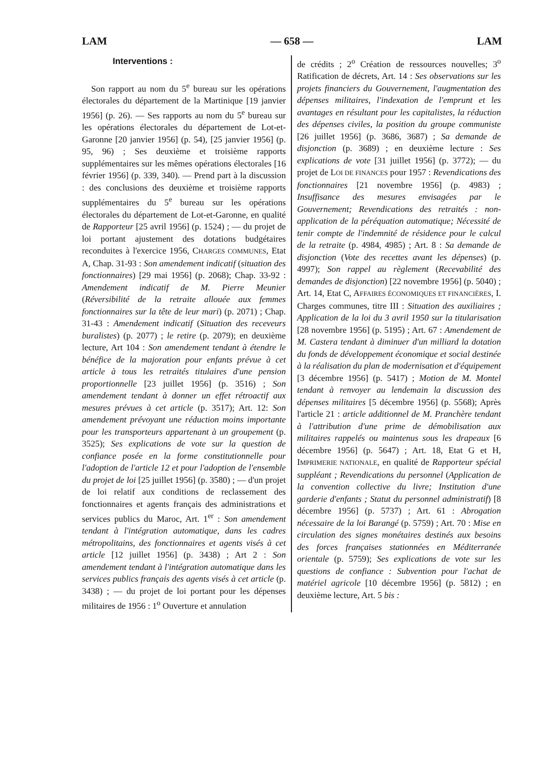LAM — 658 — LAM
Interventions :
Son rapport au nom du 5<sup>e</sup> bureau sur les opérations électorales du département de la Martinique [19 janvier 1956] (p. 26). — Ses rapports au nom du 5<sup>e</sup> bureau sur les opérations électorales du département de Lot-et-Garonne [20 janvier 1956] (p. 54), [25 janvier 1956] (p. 95, 96) ; Ses deuxième et troisième rapports supplémentaires sur les mêmes opérations électorales [16 février 1956] (p. 339, 340). — Prend part à la discussion : des conclusions des deuxième et troisième rapports supplémentaires du 5<sup>e</sup> bureau sur les opérations électorales du département de Lot-et-Garonne, en qualité de Rapporteur [25 avril 1956] (p. 1524) ; — du projet de loi portant ajustement des dotations budgétaires reconduites à l'exercice 1956, CHARGES COMMUNES, Etat A, Chap. 31-93 : Son amendement indicatif (situation des fonctionnaires) [29 mai 1956] (p. 2068); Chap. 33-92 : Amendement indicatif de M. Pierre Meunier (Réversibilité de la retraite allouée aux femmes fonctionnaires sur la tête de leur mari) (p. 2071) ; Chap. 31-43 : Amendement indicatif (Situation des receveurs buralistes) (p. 2077) ; le retire (p. 2079); en deuxième lecture, Art 104 : Son amendement tendant à étendre le bénéfice de la majoration pour enfants prévue à cet article à tous les retraités titulaires d'une pension proportionnelle [23 juillet 1956] (p. 3516) ; Son amendement tendant à donner un effet rétroactif aux mesures prévues à cet article (p. 3517); Art. 12: Son amendement prévoyant une réduction moins importante pour les transporteurs appartenant à un groupement (p. 3525); Ses explications de vote sur la question de confiance posée en la forme constitutionnelle pour l'adoption de l'article 12 et pour l'adoption de l'ensemble du projet de loi [25 juillet 1956] (p. 3580) ; — d'un projet de loi relatif aux conditions de reclassement des fonctionnaires et agents français des administrations et services publics du Maroc, Art. 1<sup>er</sup> : Son amendement tendant à l'intégration automatique, dans les cadres métropolitains, des fonctionnaires et agents visés à cet article [12 juillet 1956] (p. 3438) ; Art 2 : Son amendement tendant à l'intégration automatique dans les services publics français des agents visés à cet article (p. 3438) ; — du projet de loi portant pour les dépenses militaires de 1956 : 1<sup>o</sup> Ouverture et annulation
de crédits ; 2<sup>o</sup> Création de ressources nouvelles; 3<sup>o</sup> Ratification de décrets, Art. 14 : Ses observations sur les projets financiers du Gouvernement, l'augmentation des dépenses militaires, l'indexation de l'emprunt et les avantages en résultant pour les capitalistes, la réduction des dépenses civiles, la position du groupe communiste [26 juillet 1956] (p. 3686, 3687) ; Sa demande de disjonction (p. 3689) ; en deuxième lecture : Ses explications de vote [31 juillet 1956] (p. 3772); — du projet de LOI DE FINANCES pour 1957 : Revendications des fonctionnaires [21 novembre 1956] (p. 4983) ; Insuffisance des mesures envisagées par le Gouvernement; Revendications des retraités : non-application de la péréquation automatique; Nécessité de tenir compte de l'indemnité de résidence pour le calcul de la retraite (p. 4984, 4985) ; Art. 8 : Sa demande de disjonction (Vote des recettes avant les dépenses) (p. 4997); Son rappel au règlement (Recevabilité des demandes de disjonction) [22 novembre 1956] (p. 5040) ; Art. 14, Etat C, AFFAIRES ÉCONOMIQUES ET FINANCIÈRES, I. Charges communes, titre III : Situation des auxiliaires ; Application de la loi du 3 avril 1950 sur la titularisation [28 novembre 1956] (p. 5195) ; Art. 67 : Amendement de M. Castera tendant à diminuer d'un milliard la dotation du fonds de développement économique et social destinée à la réalisation du plan de modernisation et d'équipement [3 décembre 1956] (p. 5417) ; Motion de M. Montel tendant à renvoyer au lendemain la discussion des dépenses militaires [5 décembre 1956] (p. 5568); Après l'article 21 : article additionnel de M. Pranchère tendant à l'attribution d'une prime de démobilisation aux militaires rappelés ou maintenus sous les drapeaux [6 décembre 1956] (p. 5647) ; Art. 18, Etat G et H, IMPRIMERIE NATIONALE, en qualité de Rapporteur spécial suppléant ; Revendications du personnel (Application de la convention collective du livre; Institution d'une garderie d'enfants ; Statut du personnel administratif) [8 décembre 1956] (p. 5737) ; Art. 61 : Abrogation nécessaire de la loi Barangé (p. 5759) ; Art. 70 : Mise en circulation des signes monétaires destinés aux besoins des forces françaises stationnées en Méditerranée orientale (p. 5759); Ses explications de vote sur les questions de confiance : Subvention pour l'achat de matériel agricole [10 décembre 1956] (p. 5812) ; en deuxième lecture, Art. 5 bis :